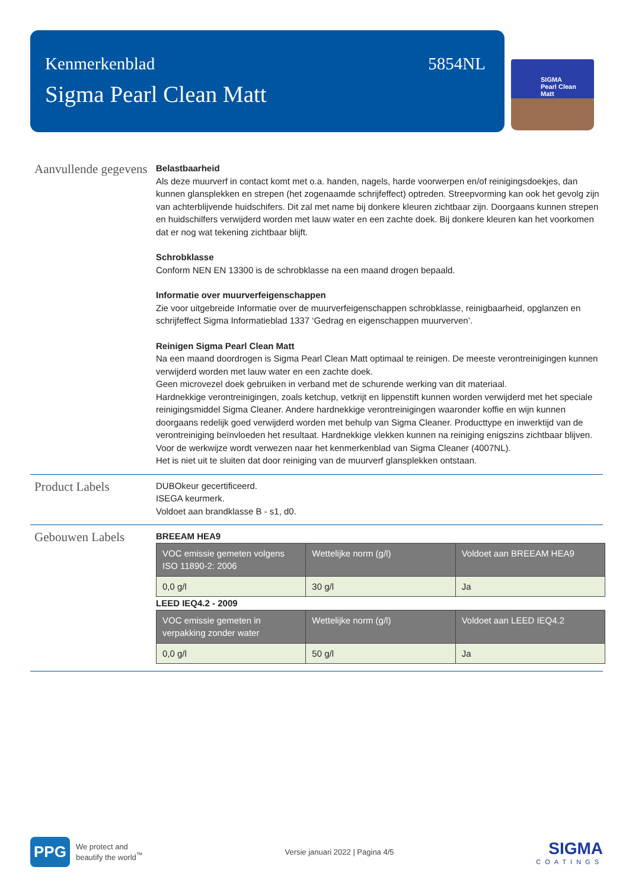Kenmerkenblad
Sigma Pearl Clean Matt
5854NL
SIGMA
Pearl Clean
Matt
Aanvullende gegevens
Belastbaarheid
Als deze muurverf in contact komt met o.a. handen, nagels, harde voorwerpen en/of reinigingsdoekjes, dan kunnen glansplekken en strepen (het zogenaamde schrijfeffect) optreden. Streepvorming kan ook het gevolg zijn van achterblijvende huidschifers. Dit zal met name bij donkere kleuren zichtbaar zijn. Doorgaans kunnen strepen en huidschilfers verwijderd worden met lauw water en een zachte doek. Bij donkere kleuren kan het voorkomen dat er nog wat tekening zichtbaar blijft.
Schrobklasse
Conform NEN EN 13300 is de schrobklasse na een maand drogen bepaald.
Informatie over muurverfeigenschappen
Zie voor uitgebreide Informatie over de muurverfeigenschappen schrobklasse, reinigbaarheid, opglanzen en schrijfeffect Sigma Informatieblad 1337 ‘Gedrag en eigenschappen muurverven’.
Reinigen Sigma Pearl Clean Matt
Na een maand doordrogen is Sigma Pearl Clean Matt optimaal te reinigen. De meeste verontreinigingen kunnen verwijderd worden met lauw water en een zachte doek.
Geen microvezel doek gebruiken in verband met de schurende werking van dit materiaal.
Hardnekkige verontreinigingen, zoals ketchup, vetkrijt en lippenstift kunnen worden verwijderd met het speciale reinigingsmiddel Sigma Cleaner. Andere hardnekkige verontreinigingen waaronder koffie en wijn kunnen doorgaans redelijk goed verwijderd worden met behulp van Sigma Cleaner. Producttype en inwerktijd van de verontreiniging beïnvloeden het resultaat. Hardnekkige vlekken kunnen na reiniging enigszins zichtbaar blijven.
Voor de werkwijze wordt verwezen naar het kenmerkenblad van Sigma Cleaner (4007NL).
Het is niet uit te sluiten dat door reiniging van de muurverf glansplekken ontstaan.
Product Labels
DUBOkeur gecertificeerd.
ISEGA keurmerk.
Voldoet aan brandklasse B - s1, d0.
Gebouwen Labels
BREEAM HEA9
| VOC emissie gemeten volgens ISO 11890-2: 2006 | Wettelijke norm (g/l) | Voldoet aan BREEAM HEA9 |
| --- | --- | --- |
| 0,0 g/l | 30 g/l | Ja |
LEED IEQ4.2 - 2009
| VOC emissie gemeten in verpakking zonder water | Wettelijke norm (g/l) | Voldoet aan LEED IEQ4.2 |
| --- | --- | --- |
| 0,0 g/l | 50 g/l | Ja |
PPG We protect and
beautify the world<sup>™</sup>
Versie januari 2022 | Pagina 4/5
SIGMA
COATINGS